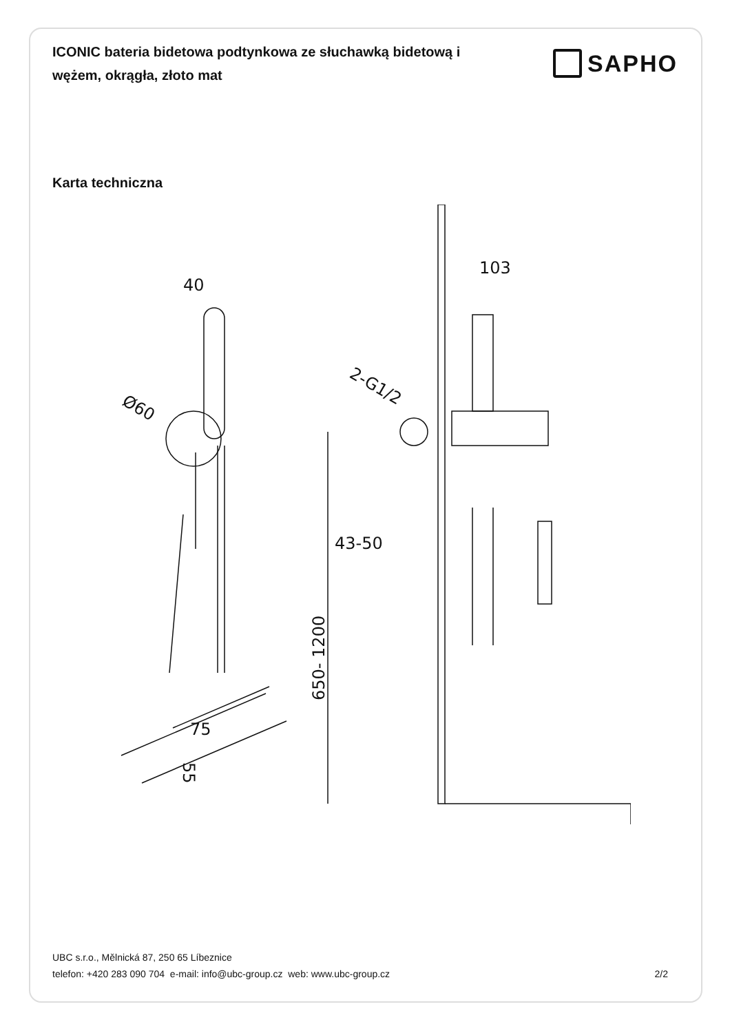ICONIC bateria bidetowa podtynkowa ze słuchawką bidetową i wężem, okrągła, złoto mat
SAPHO
Karta techniczna
40
Ø60
75
55
103
2-G1/2
43-50
650- 1200
UBC s.r.o., Mělnická 87, 250 65 Líbeznice
telefon: +420 283 090 704 e-mail: info@ubc-group.cz web: www.ubc-group.cz 2/2